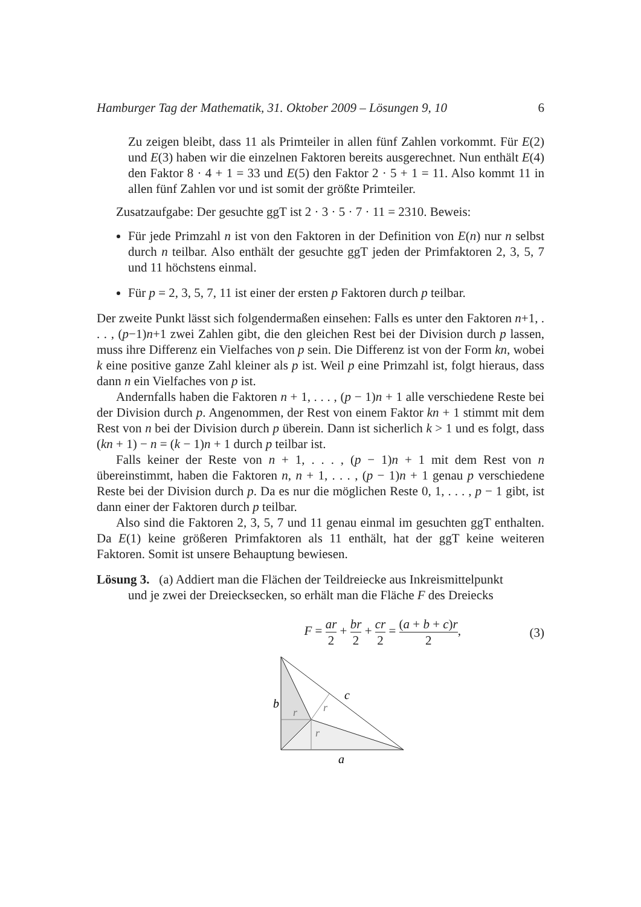Hamburger Tag der Mathematik, 31. Oktober 2009 – Lösungen 9, 10 6
Zu zeigen bleibt, dass 11 als Primteiler in allen fünf Zahlen vorkommt. Für E(2) und E(3) haben wir die einzelnen Faktoren bereits ausgerechnet. Nun enthält E(4) den Faktor 8 · 4 + 1 = 33 und E(5) den Faktor 2 · 5 + 1 = 11. Also kommt 11 in allen fünf Zahlen vor und ist somit der größte Primteiler.
Zusatzaufgabe: Der gesuchte ggT ist 2 · 3 · 5 · 7 · 11 = 2310. Beweis:
Für jede Primzahl n ist von den Faktoren in der Definition von E(n) nur n selbst durch n teilbar. Also enthält der gesuchte ggT jeden der Primfaktoren 2, 3, 5, 7 und 11 höchstens einmal.
Für p = 2, 3, 5, 7, 11 ist einer der ersten p Faktoren durch p teilbar.
Der zweite Punkt lässt sich folgendermaßen einsehen: Falls es unter den Faktoren n+1, . . . , (p−1)n+1 zwei Zahlen gibt, die den gleichen Rest bei der Division durch p lassen, muss ihre Differenz ein Vielfaches von p sein. Die Differenz ist von der Form kn, wobei k eine positive ganze Zahl kleiner als p ist. Weil p eine Primzahl ist, folgt hieraus, dass dann n ein Vielfaches von p ist.
Andernfalls haben die Faktoren n + 1, . . . , (p − 1)n + 1 alle verschiedene Reste bei der Division durch p. Angenommen, der Rest von einem Faktor kn + 1 stimmt mit dem Rest von n bei der Division durch p überein. Dann ist sicherlich k > 1 und es folgt, dass (kn + 1) − n = (k − 1)n + 1 durch p teilbar ist.
Falls keiner der Reste von n + 1, . . . , (p − 1)n + 1 mit dem Rest von n übereinstimmt, haben die Faktoren n, n + 1, . . . , (p − 1)n + 1 genau p verschiedene Reste bei der Division durch p. Da es nur die möglichen Reste 0, 1, . . . , p − 1 gibt, ist dann einer der Faktoren durch p teilbar.
Also sind die Faktoren 2, 3, 5, 7 und 11 genau einmal im gesuchten ggT enthalten. Da E(1) keine größeren Primfaktoren als 11 enthält, hat der ggT keine weiteren Faktoren. Somit ist unsere Behauptung bewiesen.
Lösung 3. (a) Addiert man die Flächen der Teildreiecke aus Inkreismittelpunkt
und je zwei der Dreiecksecken, so erhält man die Fläche F des Dreiecks
F = ar 2 + br 2 + cr 2 = (a + b + c)r 2, (3)
b
r
r
r
c
a